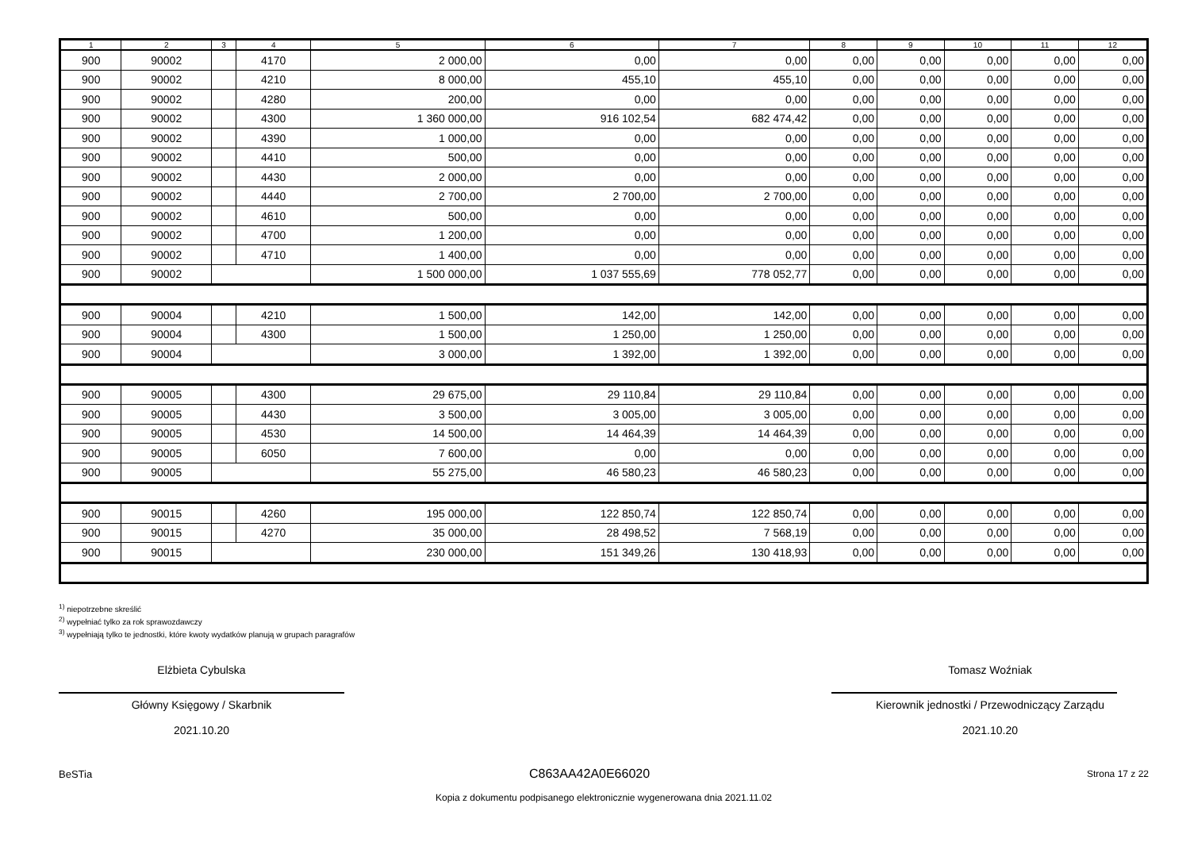| 1 | 2 | 3 | 4 | 5 | 6 | 7 | 8 | 9 | 10 | 11 | 12 |
| --- | --- | --- | --- | --- | --- | --- | --- | --- | --- | --- | --- |
| 900 | 90002 | | 4170 | 2 000,00 | 0,00 | 0,00 | 0,00 | 0,00 | 0,00 | 0,00 | 0,00 |
| 900 | 90002 | | 4210 | 8 000,00 | 455,10 | 455,10 | 0,00 | 0,00 | 0,00 | 0,00 | 0,00 |
| 900 | 90002 | | 4280 | 200,00 | 0,00 | 0,00 | 0,00 | 0,00 | 0,00 | 0,00 | 0,00 |
| 900 | 90002 | | 4300 | 1 360 000,00 | 916 102,54 | 682 474,42 | 0,00 | 0,00 | 0,00 | 0,00 | 0,00 |
| 900 | 90002 | | 4390 | 1 000,00 | 0,00 | 0,00 | 0,00 | 0,00 | 0,00 | 0,00 | 0,00 |
| 900 | 90002 | | 4410 | 500,00 | 0,00 | 0,00 | 0,00 | 0,00 | 0,00 | 0,00 | 0,00 |
| 900 | 90002 | | 4430 | 2 000,00 | 0,00 | 0,00 | 0,00 | 0,00 | 0,00 | 0,00 | 0,00 |
| 900 | 90002 | | 4440 | 2 700,00 | 2 700,00 | 2 700,00 | 0,00 | 0,00 | 0,00 | 0,00 | 0,00 |
| 900 | 90002 | | 4610 | 500,00 | 0,00 | 0,00 | 0,00 | 0,00 | 0,00 | 0,00 | 0,00 |
| 900 | 90002 | | 4700 | 1 200,00 | 0,00 | 0,00 | 0,00 | 0,00 | 0,00 | 0,00 | 0,00 |
| 900 | 90002 | | 4710 | 1 400,00 | 0,00 | 0,00 | 0,00 | 0,00 | 0,00 | 0,00 | 0,00 |
| 900 | 90002 | | | 1 500 000,00 | 1 037 555,69 | 778 052,77 | 0,00 | 0,00 | 0,00 | 0,00 | 0,00 |
| 900 | 90004 | | 4210 | 1 500,00 | 142,00 | 142,00 | 0,00 | 0,00 | 0,00 | 0,00 | 0,00 |
| 900 | 90004 | | 4300 | 1 500,00 | 1 250,00 | 1 250,00 | 0,00 | 0,00 | 0,00 | 0,00 | 0,00 |
| 900 | 90004 | | | 3 000,00 | 1 392,00 | 1 392,00 | 0,00 | 0,00 | 0,00 | 0,00 | 0,00 |
| 900 | 90005 | | 4300 | 29 675,00 | 29 110,84 | 29 110,84 | 0,00 | 0,00 | 0,00 | 0,00 | 0,00 |
| 900 | 90005 | | 4430 | 3 500,00 | 3 005,00 | 3 005,00 | 0,00 | 0,00 | 0,00 | 0,00 | 0,00 |
| 900 | 90005 | | 4530 | 14 500,00 | 14 464,39 | 14 464,39 | 0,00 | 0,00 | 0,00 | 0,00 | 0,00 |
| 900 | 90005 | | 6050 | 7 600,00 | 0,00 | 0,00 | 0,00 | 0,00 | 0,00 | 0,00 | 0,00 |
| 900 | 90005 | | | 55 275,00 | 46 580,23 | 46 580,23 | 0,00 | 0,00 | 0,00 | 0,00 | 0,00 |
| 900 | 90015 | | 4260 | 195 000,00 | 122 850,74 | 122 850,74 | 0,00 | 0,00 | 0,00 | 0,00 | 0,00 |
| 900 | 90015 | | 4270 | 35 000,00 | 28 498,52 | 7 568,19 | 0,00 | 0,00 | 0,00 | 0,00 | 0,00 |
| 900 | 90015 | | | 230 000,00 | 151 349,26 | 130 418,93 | 0,00 | 0,00 | 0,00 | 0,00 | 0,00 |
<sup>1)</sup> niepotrzebne skreślić
<sup>2)</sup> wypełniać tylko za rok sprawozdawczy
<sup>3)</sup> wypełniają tylko te jednostki, które kwoty wydatków planują w grupach paragrafów
Elżbieta Cybulska
Główny Księgowy / Skarbnik
2021.10.20
Tomasz Woźniak
Kierownik jednostki / Przewodniczący Zarządu
2021.10.20
BeSTia C863AA42A0E66020 Strona 17 z 22
Kopia z dokumentu podpisanego elektronicznie wygenerowana dnia 2021.11.02